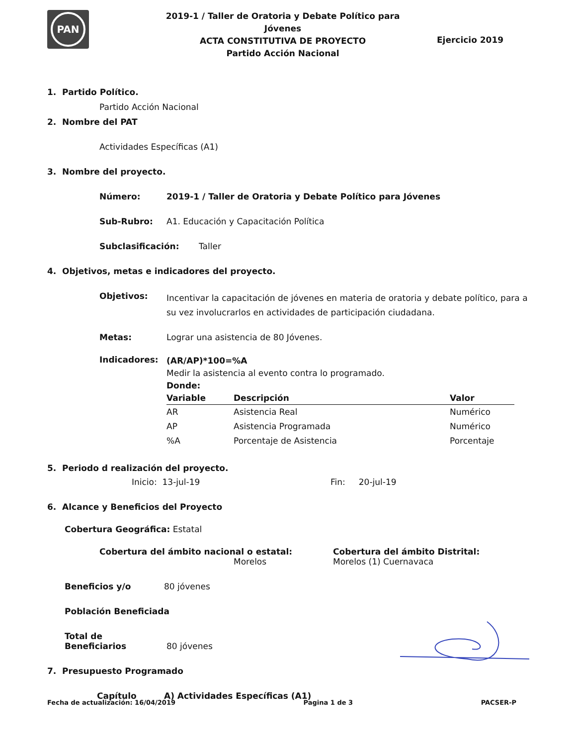PAN
2019-1 / Taller de Oratoria y Debate Político para Jóvenes
ACTA CONSTITUTIVA DE PROYECTO
Partido Acción Nacional
Ejercicio 2019
1. Partido Político.
Partido Acción Nacional
2. Nombre del PAT
Actividades Específicas (A1)
3. Nombre del proyecto.
Número: 2019-1 / Taller de Oratoria y Debate Político para Jóvenes
Sub-Rubro:
A1. Educación y Capacitación Política
Subclasificación:
Taller
4. Objetivos, metas e indicadores del proyecto.
Objetivos:
Incentivar la capacitación de jóvenes en materia de oratoria y debate político, para a su vez involucrarlos en actividades de participación ciudadana.
Metas:
Lograr una asistencia de 80 Jóvenes.
Indicadores:
(AR/AP)*100=%A
Medir la asistencia al evento contra lo programado.
Donde:
| Variable | Descripción | Valor |
| --- | --- | --- |
| AR | Asistencia Real | Numérico |
| AP | Asistencia Programada | Numérico |
| %A | Porcentaje de Asistencia | Porcentaje |
5. Periodo d realización del proyecto.
Inicio: 13-jul-19 Fin: 20-jul-19
6. Alcance y Beneficios del Proyecto
Cobertura Geográfica: Estatal
Cobertura del ámbito nacional o estatal:
Morelos
Cobertura del ámbito Distrital:
Morelos (1) Cuernavaca
Beneficios y/o 80 jóvenes
Población Beneficiada
Total de Beneficiarios 80 jóvenes
7. Presupuesto Programado
Capítulo A) Actividades Específicas (A1)
Fecha de actualización: 16/04/2019 Pagina 1 de 3 PACSER-P